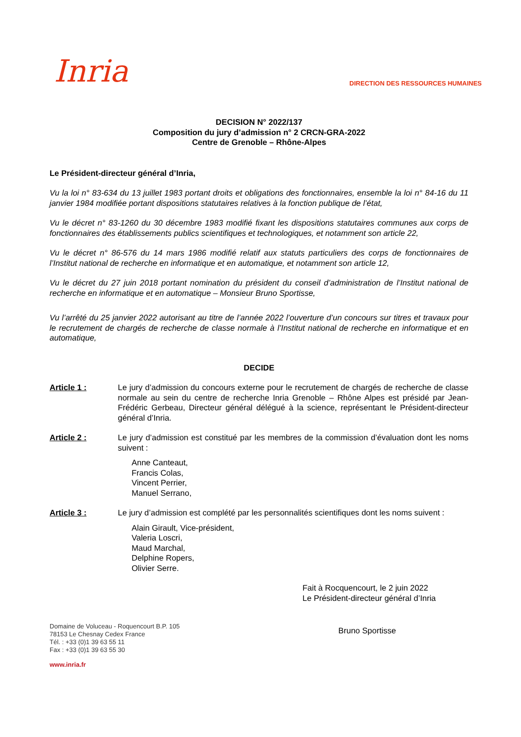Inria
DIRECTION DES RESSOURCES HUMAINES
DECISION N° 2022/137
Composition du jury d’admission n° 2 CRCN-GRA-2022
Centre de Grenoble – Rhône-Alpes
Le Président-directeur général d’Inria,
Vu la loi n° 83-634 du 13 juillet 1983 portant droits et obligations des fonctionnaires, ensemble la loi n° 84-16 du 11 janvier 1984 modifiée portant dispositions statutaires relatives à la fonction publique de l’état,
Vu le décret n° 83-1260 du 30 décembre 1983 modifié fixant les dispositions statutaires communes aux corps de fonctionnaires des établissements publics scientifiques et technologiques, et notamment son article 22,
Vu le décret n° 86-576 du 14 mars 1986 modifié relatif aux statuts particuliers des corps de fonctionnaires de l’Institut national de recherche en informatique et en automatique, et notamment son article 12,
Vu le décret du 27 juin 2018 portant nomination du président du conseil d’administration de l’Institut national de recherche en informatique et en automatique – Monsieur Bruno Sportisse,
Vu l’arrêté du 25 janvier 2022 autorisant au titre de l’année 2022 l’ouverture d’un concours sur titres et travaux pour le recrutement de chargés de recherche de classe normale à l’Institut national de recherche en informatique et en automatique,
DECIDE
Article 1 : Le jury d’admission du concours externe pour le recrutement de chargés de recherche de classe normale au sein du centre de recherche Inria Grenoble – Rhône Alpes est présidé par Jean-Frédéric Gerbeau, Directeur général délégué à la science, représentant le Président-directeur général d’Inria.
Article 2 : Le jury d’admission est constitué par les membres de la commission d’évaluation dont les noms suivent :
Anne Canteaut,
Francis Colas,
Vincent Perrier,
Manuel Serrano,
Article 3 : Le jury d’admission est complété par les personnalités scientifiques dont les noms suivent :
Alain Girault, Vice-président,
Valeria Loscri,
Maud Marchal,
Delphine Ropers,
Olivier Serre.
Fait à Rocquencourt, le 2 juin 2022
Le Président-directeur général d’Inria
Domaine de Voluceau - Roquencourt B.P. 105
78153 Le Chesnay Cedex France
Tél. : +33 (0)1 39 63 55 11
Fax : +33 (0)1 39 63 55 30
www.inria.fr
Bruno Sportisse